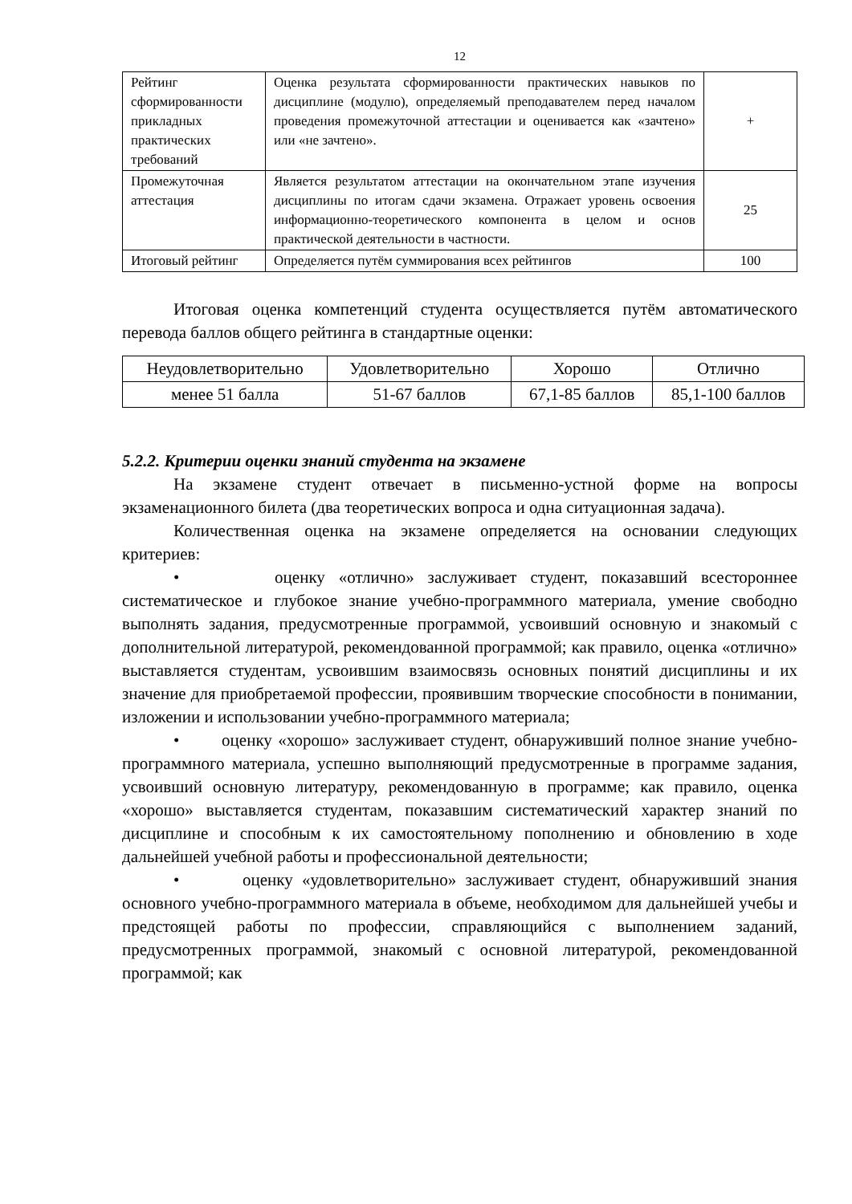12
| Рейтинг сформированности прикладных практических требований | Оценка результата сформированности практических навыков по дисциплине (модулю), определяемый преподавателем перед началом проведения промежуточной аттестации и оценивается как «зачтено» или «не зачтено». | + |
| Промежуточная аттестация | Является результатом аттестации на окончательном этапе изучения дисциплины по итогам сдачи экзамена. Отражает уровень освоения информационно-теоретического компонента в целом и основ практической деятельности в частности. | 25 |
| Итоговый рейтинг | Определяется путём суммирования всех рейтингов | 100 |
Итоговая оценка компетенций студента осуществляется путём автоматического перевода баллов общего рейтинга в стандартные оценки:
| Неудовлетворительно | Удовлетворительно | Хорошо | Отлично |
| менее 51 балла | 51-67 баллов | 67,1-85 баллов | 85,1-100 баллов |
5.2.2. Критерии оценки знаний студента на экзамене
На экзамене студент отвечает в письменно-устной форме на вопросы экзаменационного билета (два теоретических вопроса и одна ситуационная задача).
Количественная оценка на экзамене определяется на основании следующих критериев:
• оценку «отлично» заслуживает студент, показавший всестороннее систематическое и глубокое знание учебно-программного материала, умение свободно выполнять задания, предусмотренные программой, усвоивший основную и знакомый с дополнительной литературой, рекомендованной программой; как правило, оценка «отлично» выставляется студентам, усвоившим взаимосвязь основных понятий дисциплины и их значение для приобретаемой профессии, проявившим творческие способности в понимании, изложении и использовании учебно-программного материала;
• оценку «хорошо» заслуживает студент, обнаруживший полное знание учебно-программного материала, успешно выполняющий предусмотренные в программе задания, усвоивший основную литературу, рекомендованную в программе; как правило, оценка «хорошо» выставляется студентам, показавшим систематический характер знаний по дисциплине и способным к их самостоятельному пополнению и обновлению в ходе дальнейшей учебной работы и профессиональной деятельности;
• оценку «удовлетворительно» заслуживает студент, обнаруживший знания основного учебно-программного материала в объеме, необходимом для дальнейшей учебы и предстоящей работы по профессии, справляющийся с выполнением заданий, предусмотренных программой, знакомый с основной литературой, рекомендованной программой; как